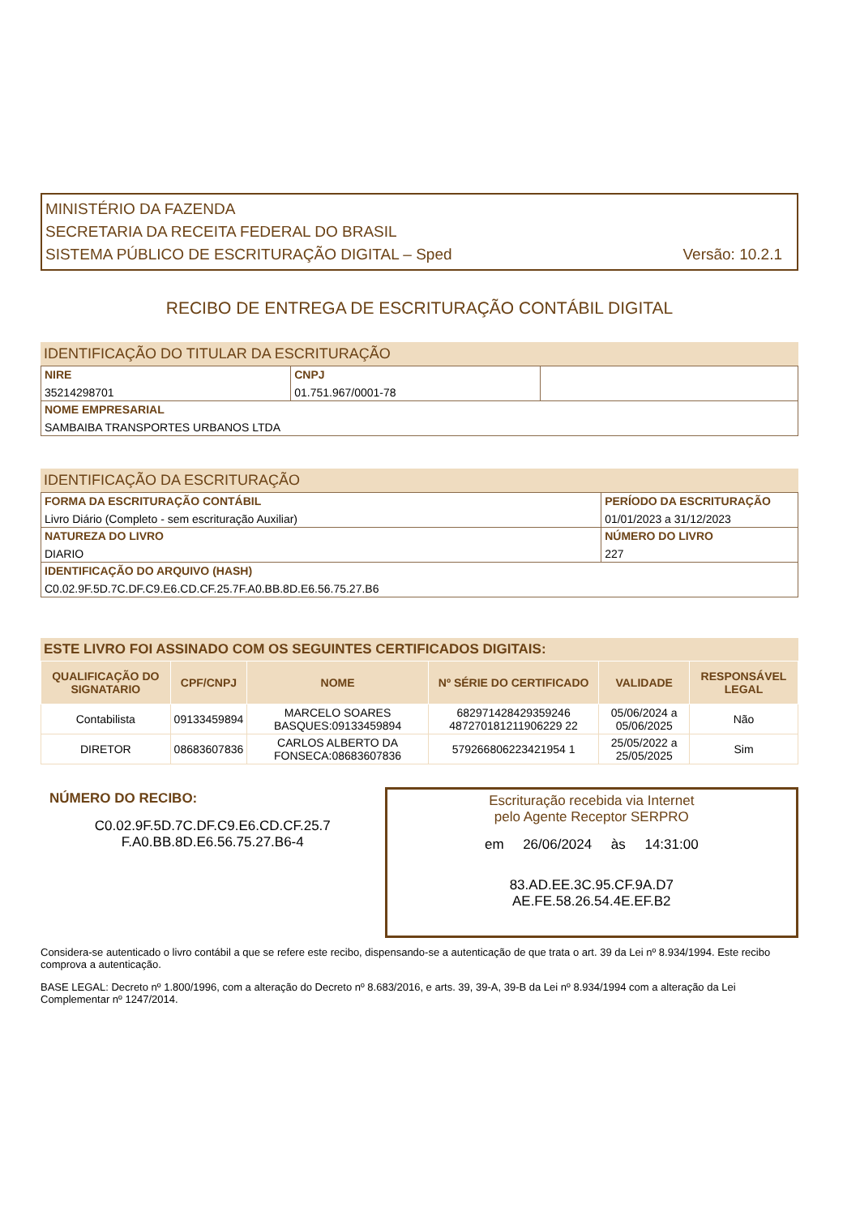MINISTÉRIO DA FAZENDA
SECRETARIA DA RECEITA FEDERAL DO BRASIL
SISTEMA PÚBLICO DE ESCRITURAÇÃO DIGITAL – Sped Versão: 10.2.1
RECIBO DE ENTREGA DE ESCRITURAÇÃO CONTÁBIL DIGITAL
IDENTIFICAÇÃO DO TITULAR DA ESCRITURAÇÃO
| NIRE 35214298701 | CNPJ 01.751.967/0001-78 | |
| NOME EMPRESARIAL SAMBAIBA TRANSPORTES URBANOS LTDA | | |
IDENTIFICAÇÃO DA ESCRITURAÇÃO
| FORMA DA ESCRITURAÇÃO CONTÁBIL Livro Diário (Completo - sem escrituração Auxiliar) | PERÍODO DA ESCRITURAÇÃO 01/01/2023 a 31/12/2023 |
| NATUREZA DO LIVRO DIARIO | NÚMERO DO LIVRO 227 |
| IDENTIFICAÇÃO DO ARQUIVO (HASH) C0.02.9F.5D.7C.DF.C9.E6.CD.CF.25.7F.A0.BB.8D.E6.56.75.27.B6 | |
ESTE LIVRO FOI ASSINADO COM OS SEGUINTES CERTIFICADOS DIGITAIS:
| QUALIFICAÇÃO DO SIGNATARIO | CPF/CNPJ | NOME | Nº SÉRIE DO CERTIFICADO | VALIDADE | RESPONSÁVEL LEGAL |
| --- | --- | --- | --- | --- | --- |
| Contabilista | 09133459894 | MARCELO SOARES BASQUES:09133459894 | 682971428429359246 487270181211906229 22 | 05/06/2024 a 05/06/2025 | Não |
| DIRETOR | 08683607836 | CARLOS ALBERTO DA FONSECA:08683607836 | 579266806223421954 1 | 25/05/2022 a 25/05/2025 | Sim |
NÚMERO DO RECIBO:
C0.02.9F.5D.7C.DF.C9.E6.CD.CF.25.7
F.A0.BB.8D.E6.56.75.27.B6-4
Escrituração recebida via Internet
pelo Agente Receptor SERPRO
em 26/06/2024 às 14:31:00
83.AD.EE.3C.95.CF.9A.D7
AE.FE.58.26.54.4E.EF.B2
Considera-se autenticado o livro contábil a que se refere este recibo, dispensando-se a autenticação de que trata o art. 39 da Lei nº 8.934/1994. Este recibo comprova a autenticação.
BASE LEGAL: Decreto nº 1.800/1996, com a alteração do Decreto nº 8.683/2016, e arts. 39, 39-A, 39-B da Lei nº 8.934/1994 com a alteração da Lei Complementar nº 1247/2014.